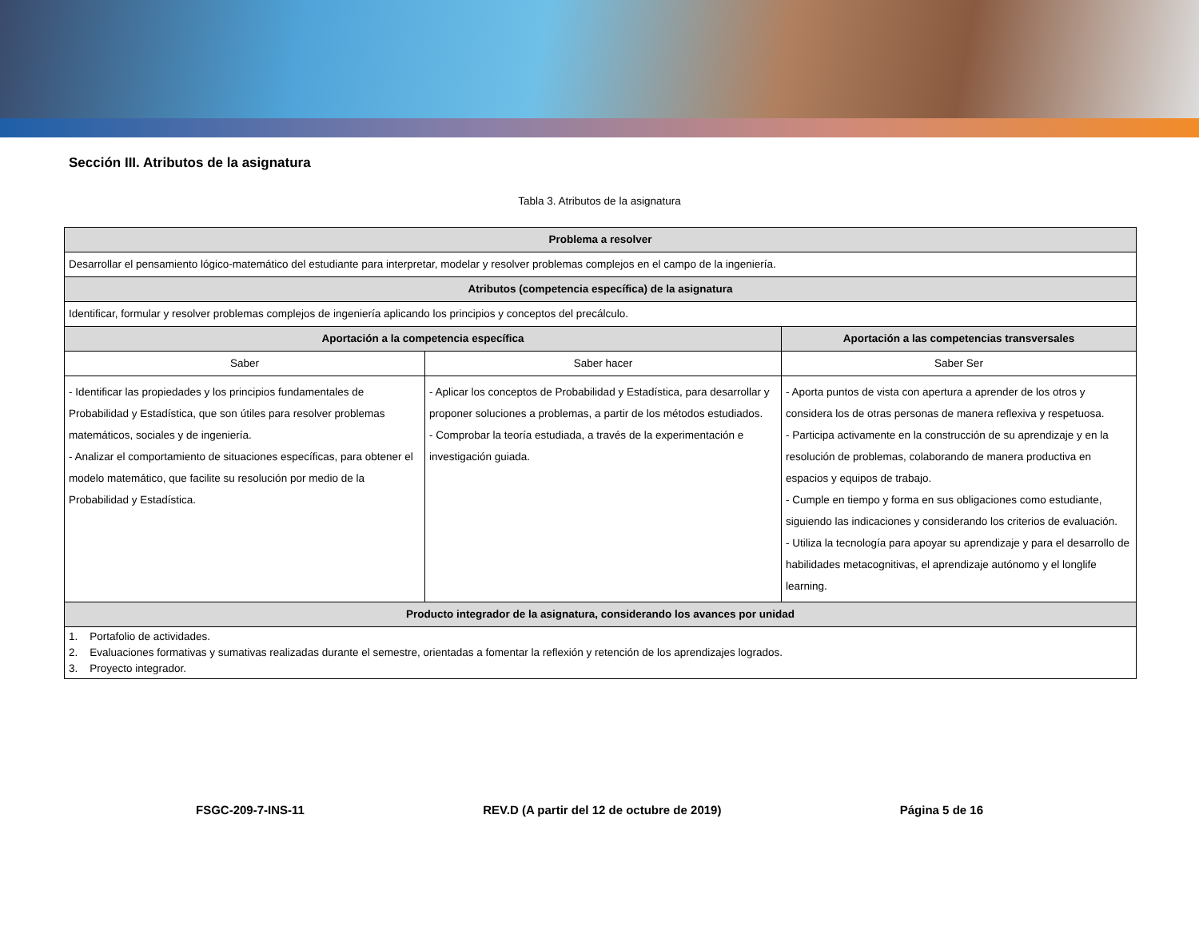Sección III. Atributos de la asignatura
Tabla 3. Atributos de la asignatura
| Problema a resolver | | |
| --- | --- | --- |
| Desarrollar el pensamiento lógico-matemático del estudiante para interpretar, modelar y resolver problemas complejos en el campo de la ingeniería. | | |
| Atributos (competencia específica) de la asignatura | | |
| Identificar, formular y resolver problemas complejos de ingeniería aplicando los principios y conceptos del precálculo. | | |
| Aportación a la competencia específica | | Aportación a las competencias transversales |
| Saber | Saber hacer | Saber Ser |
| - Identificar las propiedades y los principios fundamentales de Probabilidad y Estadística, que son útiles para resolver problemas matemáticos, sociales y de ingeniería. - Analizar el comportamiento de situaciones específicas, para obtener el modelo matemático, que facilite su resolución por medio de la Probabilidad y Estadística. | - Aplicar los conceptos de Probabilidad y Estadística, para desarrollar y proponer soluciones a problemas, a partir de los métodos estudiados. - Comprobar la teoría estudiada, a través de la experimentación e investigación guiada. | - Aporta puntos de vista con apertura a aprender de los otros y considera los de otras personas de manera reflexiva y respetuosa. - Participa activamente en la construcción de su aprendizaje y en la resolución de problemas, colaborando de manera productiva en espacios y equipos de trabajo. - Cumple en tiempo y forma en sus obligaciones como estudiante, siguiendo las indicaciones y considerando los criterios de evaluación. - Utiliza la tecnología para apoyar su aprendizaje y para el desarrollo de habilidades metacognitivas, el aprendizaje autónomo y el longlife learning. |
| Producto integrador de la asignatura, considerando los avances por unidad | | |
| 1. Portafolio de actividades. 2. Evaluaciones formativas y sumativas realizadas durante el semestre, orientadas a fomentar la reflexión y retención de los aprendizajes logrados. 3. Proyecto integrador. | | |
FSGC-209-7-INS-11 REV.D (A partir del 12 de octubre de 2019) Página 5 de 16